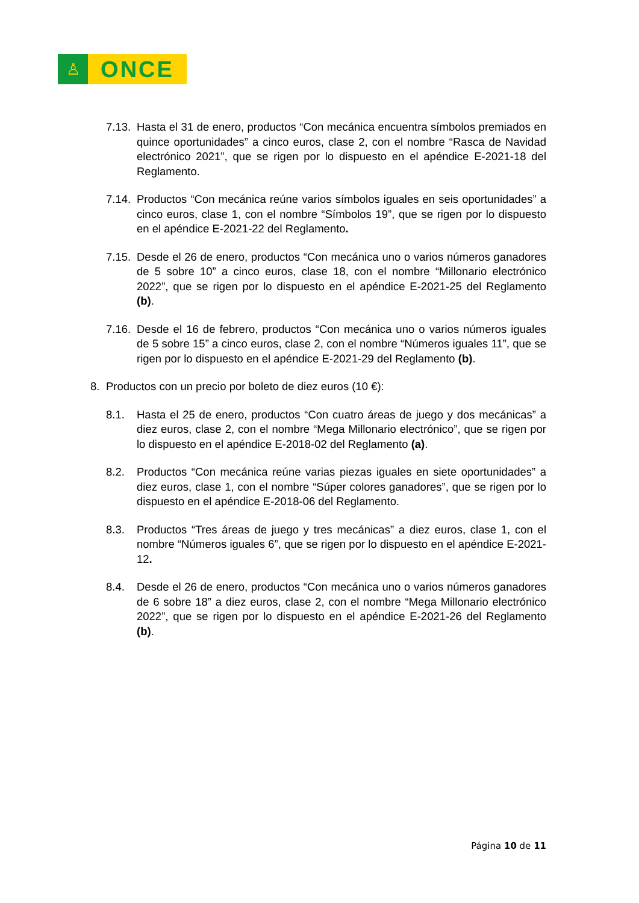♙
ONCE
7.13. Hasta el 31 de enero, productos “Con mecánica encuentra símbolos premiados en quince oportunidades” a cinco euros, clase 2, con el nombre “Rasca de Navidad electrónico 2021”, que se rigen por lo dispuesto en el apéndice E-2021-18 del Reglamento.
7.14. Productos “Con mecánica reúne varios símbolos iguales en seis oportunidades” a cinco euros, clase 1, con el nombre “Símbolos 19”, que se rigen por lo dispuesto en el apéndice E-2021-22 del Reglamento.
7.15. Desde el 26 de enero, productos “Con mecánica uno o varios números ganadores de 5 sobre 10” a cinco euros, clase 18, con el nombre “Millonario electrónico 2022”, que se rigen por lo dispuesto en el apéndice E-2021-25 del Reglamento (b).
7.16. Desde el 16 de febrero, productos “Con mecánica uno o varios números iguales de 5 sobre 15” a cinco euros, clase 2, con el nombre “Números iguales 11”, que se rigen por lo dispuesto en el apéndice E-2021-29 del Reglamento (b).
8. Productos con un precio por boleto de diez euros (10 €):
8.1. Hasta el 25 de enero, productos “Con cuatro áreas de juego y dos mecánicas” a diez euros, clase 2, con el nombre “Mega Millonario electrónico”, que se rigen por lo dispuesto en el apéndice E-2018-02 del Reglamento (a).
8.2. Productos “Con mecánica reúne varias piezas iguales en siete oportunidades” a diez euros, clase 1, con el nombre “Súper colores ganadores”, que se rigen por lo dispuesto en el apéndice E-2018-06 del Reglamento.
8.3. Productos “Tres áreas de juego y tres mecánicas” a diez euros, clase 1, con el nombre “Números iguales 6”, que se rigen por lo dispuesto en el apéndice E-2021-12.
8.4. Desde el 26 de enero, productos “Con mecánica uno o varios números ganadores de 6 sobre 18” a diez euros, clase 2, con el nombre “Mega Millonario electrónico 2022”, que se rigen por lo dispuesto en el apéndice E-2021-26 del Reglamento (b).
Página 10 de 11